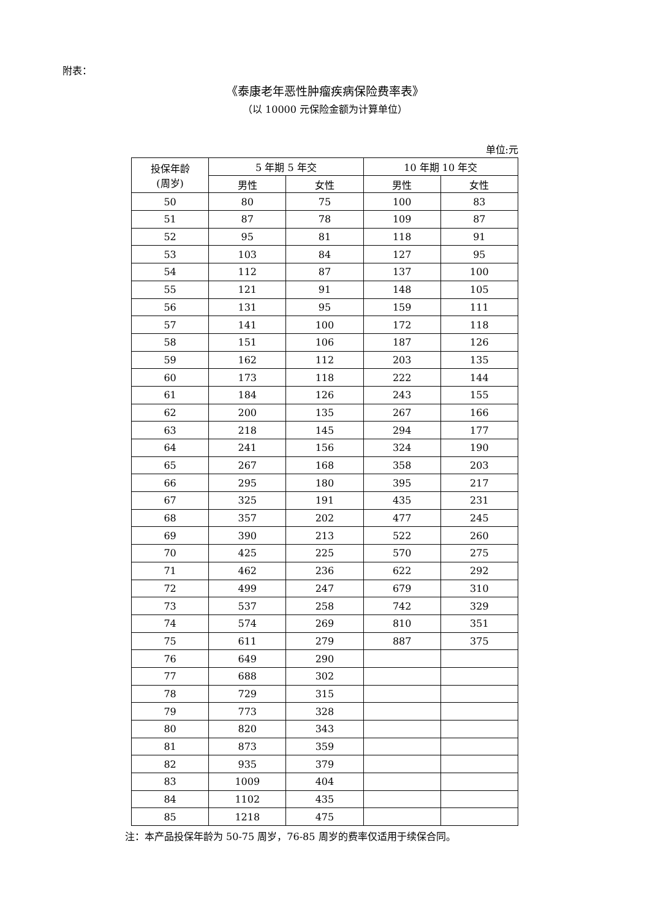附表：
《泰康老年恶性肿瘤疾病保险费率表》
（以 10000 元保险金额为计算单位）
单位:元
| 投保年龄 (周岁) | 5 年期 5 年交 | | 10 年期 10 年交 | |
| --- | --- | --- | --- | --- |
| | 男性 | 女性 | 男性 | 女性 |
| 50 | 80 | 75 | 100 | 83 |
| 51 | 87 | 78 | 109 | 87 |
| 52 | 95 | 81 | 118 | 91 |
| 53 | 103 | 84 | 127 | 95 |
| 54 | 112 | 87 | 137 | 100 |
| 55 | 121 | 91 | 148 | 105 |
| 56 | 131 | 95 | 159 | 111 |
| 57 | 141 | 100 | 172 | 118 |
| 58 | 151 | 106 | 187 | 126 |
| 59 | 162 | 112 | 203 | 135 |
| 60 | 173 | 118 | 222 | 144 |
| 61 | 184 | 126 | 243 | 155 |
| 62 | 200 | 135 | 267 | 166 |
| 63 | 218 | 145 | 294 | 177 |
| 64 | 241 | 156 | 324 | 190 |
| 65 | 267 | 168 | 358 | 203 |
| 66 | 295 | 180 | 395 | 217 |
| 67 | 325 | 191 | 435 | 231 |
| 68 | 357 | 202 | 477 | 245 |
| 69 | 390 | 213 | 522 | 260 |
| 70 | 425 | 225 | 570 | 275 |
| 71 | 462 | 236 | 622 | 292 |
| 72 | 499 | 247 | 679 | 310 |
| 73 | 537 | 258 | 742 | 329 |
| 74 | 574 | 269 | 810 | 351 |
| 75 | 611 | 279 | 887 | 375 |
| 76 | 649 | 290 | | |
| 77 | 688 | 302 | | |
| 78 | 729 | 315 | | |
| 79 | 773 | 328 | | |
| 80 | 820 | 343 | | |
| 81 | 873 | 359 | | |
| 82 | 935 | 379 | | |
| 83 | 1009 | 404 | | |
| 84 | 1102 | 435 | | |
| 85 | 1218 | 475 | | |
注：本产品投保年龄为 50-75 周岁，76-85 周岁的费率仅适用于续保合同。